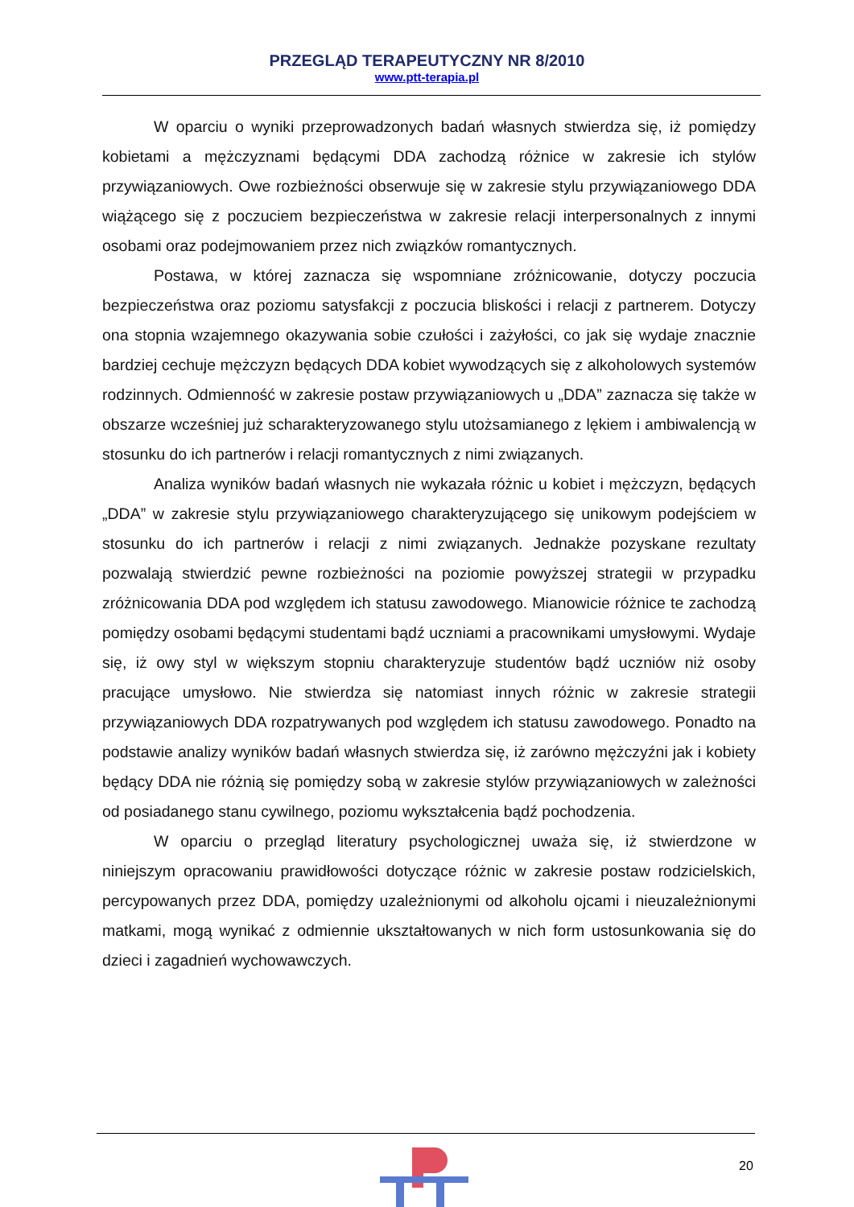PRZEGLĄD TERAPEUTYCZNY NR 8/2010
www.ptt-terapia.pl
W oparciu o wyniki przeprowadzonych badań własnych stwierdza się, iż pomiędzy kobietami a mężczyznami będącymi DDA zachodzą różnice w zakresie ich stylów przywiązaniowych. Owe rozbieżności obserwuje się w zakresie stylu przywiązaniowego DDA wiążącego się z poczuciem bezpieczeństwa w zakresie relacji interpersonalnych z innymi osobami oraz podejmowaniem przez nich związków romantycznych.
Postawa, w której zaznacza się wspomniane zróżnicowanie, dotyczy poczucia bezpieczeństwa oraz poziomu satysfakcji z poczucia bliskości i relacji z partnerem. Dotyczy ona stopnia wzajemnego okazywania sobie czułości i zażyłości, co jak się wydaje znacznie bardziej cechuje mężczyzn będących DDA kobiet wywodzących się z alkoholowych systemów rodzinnych. Odmienność w zakresie postaw przywiązaniowych u „DDA” zaznacza się także w obszarze wcześniej już scharakteryzowanego stylu utożsamianego z lękiem i ambiwalencją w stosunku do ich partnerów i relacji romantycznych z nimi związanych.
Analiza wyników badań własnych nie wykazała różnic u kobiet i mężczyzn, będących „DDA” w zakresie stylu przywiązaniowego charakteryzującego się unikowym podejściem w stosunku do ich partnerów i relacji z nimi związanych. Jednakże pozyskane rezultaty pozwalają stwierdzić pewne rozbieżności na poziomie powyższej strategii w przypadku zróżnicowania DDA pod względem ich statusu zawodowego. Mianowicie różnice te zachodzą pomiędzy osobami będącymi studentami bądź uczniami a pracownikami umysłowymi. Wydaje się, iż owy styl w większym stopniu charakteryzuje studentów bądź uczniów niż osoby pracujące umysłowo. Nie stwierdza się natomiast innych różnic w zakresie strategii przywiązaniowych DDA rozpatrywanych pod względem ich statusu zawodowego. Ponadto na podstawie analizy wyników badań własnych stwierdza się, iż zarówno mężczyźni jak i kobiety będący DDA nie różnią się pomiędzy sobą w zakresie stylów przywiązaniowych w zależności od posiadanego stanu cywilnego, poziomu wykształcenia bądź pochodzenia.
W oparciu o przegląd literatury psychologicznej uważa się, iż stwierdzone w niniejszym opracowaniu prawidłowości dotyczące różnic w zakresie postaw rodzicielskich, percypowanych przez DDA, pomiędzy uzależnionymi od alkoholu ojcami i nieuzależnionymi matkami, mogą wynikać z odmiennie ukształtowanych w nich form ustosunkowania się do dzieci i zagadnień wychowawczych.
20